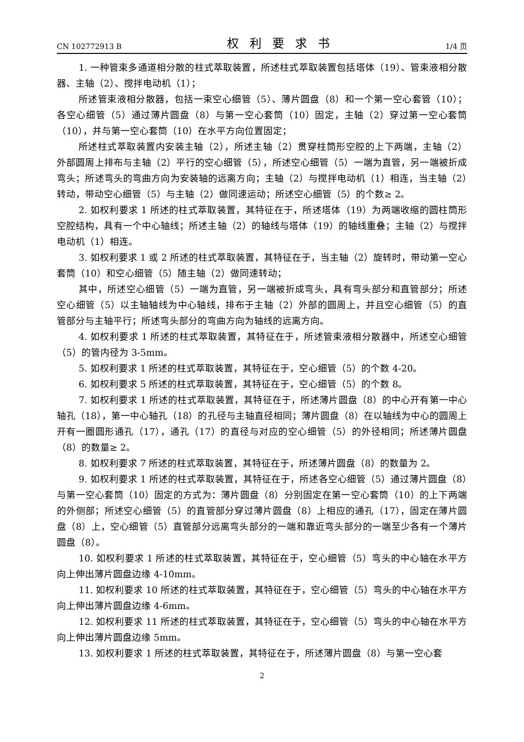CN 102772913 B 权利要求书 1/4 页
1. 一种管束多通道相分散的柱式萃取装置，所述柱式萃取装置包括塔体（19）、管束液相分散器、主轴（2）、搅拌电动机（1）；
所述管束液相分散器，包括一束空心细管（5）、薄片圆盘（8）和一个第一空心套管（10）；各空心细管（5）通过薄片圆盘（8）与第一空心套筒（10）固定，主轴（2）穿过第一空心套筒（10），并与第一空心套筒（10）在水平方向位置固定；
所述柱式萃取装置内安装主轴（2），所述主轴（2）贯穿柱筒形空腔的上下两端，主轴（2）外部圆周上排布与主轴（2）平行的空心细管（5），所述空心细管（5）一端为直管，另一端被折成弯头；所述弯头的弯曲方向为安装轴的远离方向；主轴（2）与搅拌电动机（1）相连，当主轴（2）转动，带动空心细管（5）与主轴（2）做同速运动；所述空心细管（5）的个数≥ 2。
2. 如权利要求 1 所述的柱式萃取装置，其特征在于，所述塔体（19）为两端收缩的圆柱筒形空腔结构，具有一个中心轴线；所述主轴（2）的轴线与塔体（19）的轴线重叠；主轴（2）与搅拌电动机（1）相连。
3. 如权利要求 1 或 2 所述的柱式萃取装置，其特征在于，当主轴（2）旋转时，带动第一空心套筒（10）和空心细管（5）随主轴（2）做同速转动；
其中，所述空心细管（5）一端为直管，另一端被折成弯头，具有弯头部分和直管部分；所述空心细管（5）以主轴轴线为中心轴线，排布于主轴（2）外部的圆周上，并且空心细管（5）的直管部分与主轴平行；所述弯头部分的弯曲方向为轴线的远离方向。
4. 如权利要求 1 所述的柱式萃取装置，其特征在于，所述管束液相分散器中，所述空心细管（5）的管内径为 3-5mm。
5. 如权利要求 1 所述的柱式萃取装置，其特征在于，空心细管（5）的个数 4-20。
6. 如权利要求 5 所述的柱式萃取装置，其特征在于，空心细管（5）的个数 8。
7. 如权利要求 1 所述的柱式萃取装置，其特征在于，所述薄片圆盘（8）的中心开有第一中心轴孔（18），第一中心轴孔（18）的孔径与主轴直径相同；薄片圆盘（8）在以轴线为中心的圆周上开有一圈圆形通孔（17），通孔（17）的直径与对应的空心细管（5）的外径相同；所述薄片圆盘（8）的数量≥ 2。
8. 如权利要求 7 所述的柱式萃取装置，其特征在于，所述薄片圆盘（8）的数量为 2。
9. 如权利要求 1 所述的柱式萃取装置，其特征在于，所述各空心细管（5）通过薄片圆盘（8）与第一空心套筒（10）固定的方式为：薄片圆盘（8）分别固定在第一空心套筒（10）的上下两端的外侧部；所述空心细管（5）的直管部分穿过薄片圆盘（8）上相应的通孔（17），固定在薄片圆盘（8）上，空心细管（5）直管部分远离弯头部分的一端和靠近弯头部分的一端至少各有一个薄片圆盘（8）。
10. 如权利要求 1 所述的柱式萃取装置，其特征在于，空心细管（5）弯头的中心轴在水平方向上伸出薄片圆盘边缘 4-10mm。
11. 如权利要求 10 所述的柱式萃取装置，其特征在于，空心细管（5）弯头的中心轴在水平方向上伸出薄片圆盘边缘 4-6mm。
12. 如权利要求 11 所述的柱式萃取装置，其特征在于，空心细管（5）弯头的中心轴在水平方向上伸出薄片圆盘边缘 5mm。
13. 如权利要求 1 所述的柱式萃取装置，其特征在于，所述薄片圆盘（8）与第一空心套
2